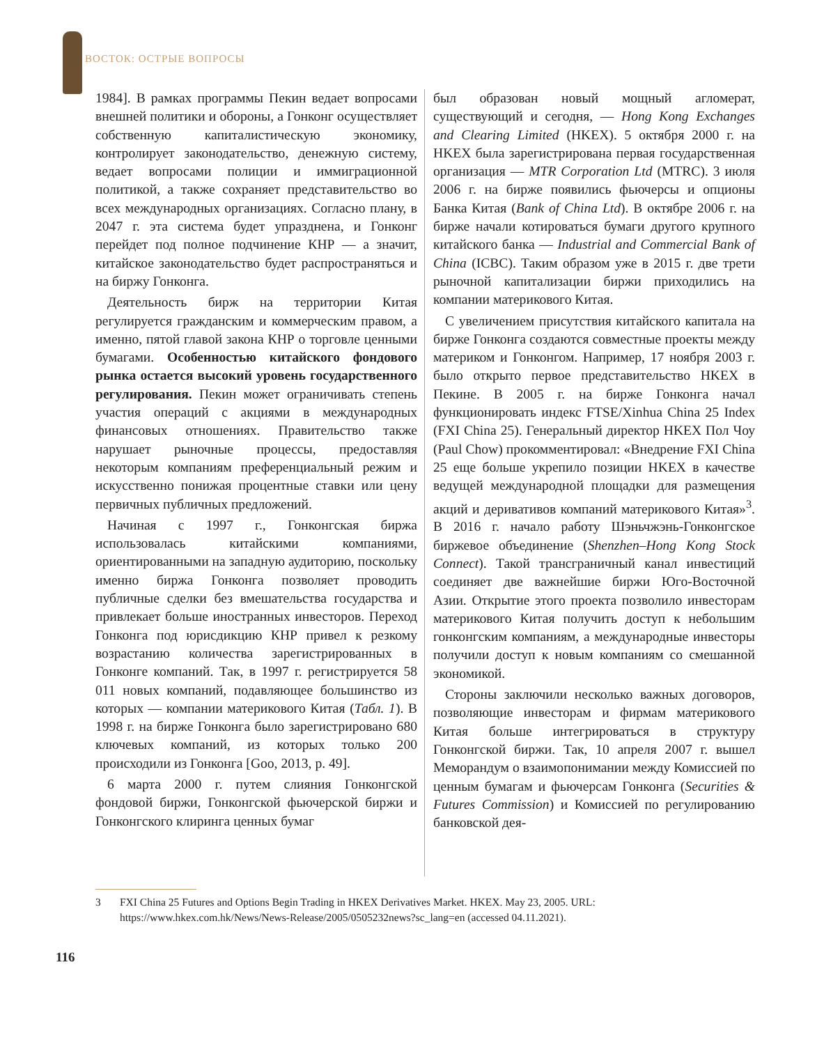ВОСТОК: ОСТРЫЕ ВОПРОСЫ
1984]. В рамках программы Пекин ведает вопросами внешней политики и обороны, а Гонконг осуществляет собственную капиталистическую экономику, контролирует законодательство, денежную систему, ведает вопросами полиции и иммиграционной политикой, а также сохраняет представительство во всех международных организациях. Согласно плану, в 2047 г. эта система будет упразднена, и Гонконг перейдет под полное подчинение КНР — а значит, китайское законодательство будет распространяться и на биржу Гонконга.
Деятельность бирж на территории Китая регулируется гражданским и коммерческим правом, а именно, пятой главой закона КНР о торговле ценными бумагами. Особенностью китайского фондового рынка остается высокий уровень государственного регулирования. Пекин может ограничивать степень участия операций с акциями в международных финансовых отношениях. Правительство также нарушает рыночные процессы, предоставляя некоторым компаниям преференциальный режим и искусственно понижая процентные ставки или цену первичных публичных предложений.
Начиная с 1997 г., Гонконгская биржа использовалась китайскими компаниями, ориентированными на западную аудиторию, поскольку именно биржа Гонконга позволяет проводить публичные сделки без вмешательства государства и привлекает больше иностранных инвесторов. Переход Гонконга под юрисдикцию КНР привел к резкому возрастанию количества зарегистрированных в Гонконге компаний. Так, в 1997 г. регистрируется 58 011 новых компаний, подавляющее большинство из которых — компании материкового Китая (Табл. 1). В 1998 г. на бирже Гонконга было зарегистрировано 680 ключевых компаний, из которых только 200 происходили из Гонконга [Goo, 2013, p. 49].
6 марта 2000 г. путем слияния Гонконгской фондовой биржи, Гонконгской фьючерской биржи и Гонконгского клиринга ценных бумаг
был образован новый мощный агломерат, существующий и сегодня, — Hong Kong Exchanges and Clearing Limited (HKEX). 5 октября 2000 г. на HKEX была зарегистрирована первая государственная организация — MTR Corporation Ltd (MTRC). 3 июля 2006 г. на бирже появились фьючерсы и опционы Банка Китая (Bank of China Ltd). В октябре 2006 г. на бирже начали котироваться бумаги другого крупного китайского банка — Industrial and Commercial Bank of China (ICBC). Таким образом уже в 2015 г. две трети рыночной капитализации биржи приходились на компании материкового Китая.
С увеличением присутствия китайского капитала на бирже Гонконга создаются совместные проекты между материком и Гонконгом. Например, 17 ноября 2003 г. было открыто первое представительство HKEX в Пекине. В 2005 г. на бирже Гонконга начал функционировать индекс FTSE/Xinhua China 25 Index (FXI China 25). Генеральный директор HKEX Пол Чоу (Paul Chow) прокомментировал: «Внедрение FXI China 25 еще больше укрепило позиции HKEX в качестве ведущей международной площадки для размещения акций и деривативов компаний материкового Китая»<sup>3</sup>. В 2016 г. начало работу Шэньчжэнь-Гонконгское биржевое объединение (Shenzhen–Hong Kong Stock Connect). Такой трансграничный канал инвестиций соединяет две важнейшие биржи Юго-Восточной Азии. Открытие этого проекта позволило инвесторам материкового Китая получить доступ к небольшим гонконгским компаниям, а международные инвесторы получили доступ к новым компаниям со смешанной экономикой.
Стороны заключили несколько важных договоров, позволяющие инвесторам и фирмам материкового Китая больше интегрироваться в структуру Гонконгской биржи. Так, 10 апреля 2007 г. вышел Меморандум о взаимопонимании между Комиссией по ценным бумагам и фьючерсам Гонконга (Securities & Futures Commission) и Комиссией по регулированию банковской дея-
3 FXI China 25 Futures and Options Begin Trading in HKEX Derivatives Market. HKEX. May 23, 2005. URL: https://www.hkex.com.hk/News/News-Release/2005/0505232news?sc_lang=en (accessed 04.11.2021).
116